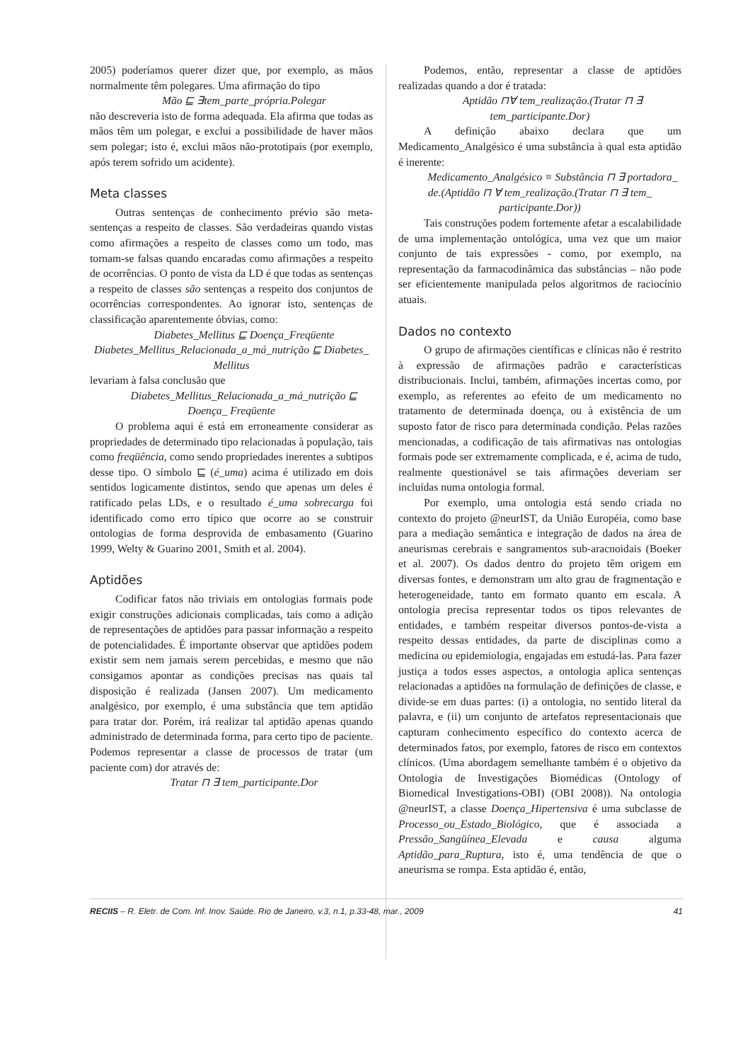2005) poderíamos querer dizer que, por exemplo, as mãos normalmente têm polegares. Uma afirmação do tipo
Mão ⊑ ∃tem_parte_própria.Polegar
não descreveria isto de forma adequada. Ela afirma que todas as mãos têm um polegar, e exclui a possibilidade de haver mãos sem polegar; isto é, exclui mãos não-prototipais (por exemplo, após terem sofrido um acidente).
Meta classes
Outras sentenças de conhecimento prévio são meta-sentenças a respeito de classes. São verdadeiras quando vistas como afirmações a respeito de classes como um todo, mas tornam-se falsas quando encaradas como afirmações a respeito de ocorrências. O ponto de vista da LD é que todas as sentenças a respeito de classes são sentenças a respeito dos conjuntos de ocorrências correspondentes. Ao ignorar isto, sentenças de classificação aparentemente óbvias, como:
Diabetes_Mellitus ⊑ Doença_Freqüente
Diabetes_Mellitus_Relacionada_a_má_nutrição ⊑ Diabetes_ Mellitus
levariam à falsa conclusão que
Diabetes_Mellitus_Relacionada_a_má_nutrição ⊑ Doença_ Freqüente
O problema aqui é está em erroneamente considerar as propriedades de determinado tipo relacionadas à população, tais como freqüência, como sendo propriedades inerentes a subtipos desse tipo. O símbolo ⊑ (é_uma) acima é utilizado em dois sentidos logicamente distintos, sendo que apenas um deles é ratificado pelas LDs, e o resultado é_uma sobrecarga foi identificado como erro típico que ocorre ao se construir ontologias de forma desprovida de embasamento (Guarino 1999, Welty & Guarino 2001, Smith et al. 2004).
Aptidões
Codificar fatos não triviais em ontologias formais pode exigir construções adicionais complicadas, tais como a adição de representações de aptidões para passar informação a respeito de potencialidades. É importante observar que aptidões podem existir sem nem jamais serem percebidas, e mesmo que não consigamos apontar as condições precisas nas quais tal disposição é realizada (Jansen 2007). Um medicamento analgésico, por exemplo, é uma substância que tem aptidão para tratar dor. Porém, irá realizar tal aptidão apenas quando administrado de determinada forma, para certo tipo de paciente. Podemos representar a classe de processos de tratar (um paciente com) dor através de:
Tratar ⊓ ∃ tem_participante.Dor
Podemos, então, representar a classe de aptidões realizadas quando a dor é tratada:
Aptidão ⊓∀ tem_realização.(Tratar ⊓ ∃ tem_participante.Dor)
A definição abaixo declara que um Medicamento_Analgésico é uma substância à qual esta aptidão é inerente:
Medicamento_Analgésico ≡ Substância ⊓ ∃ portadora_ de.(Aptidão ⊓ ∀ tem_realização.(Tratar ⊓ ∃ tem_ participante.Dor))
Tais construções podem fortemente afetar a escalabilidade de uma implementação ontológica, uma vez que um maior conjunto de tais expressões - como, por exemplo, na representação da farmacodinâmica das substâncias – não pode ser eficientemente manipulada pelos algoritmos de raciocínio atuais.
Dados no contexto
O grupo de afirmações científicas e clínicas não é restrito à expressão de afirmações padrão e características distribucionais. Inclui, também, afirmações incertas como, por exemplo, as referentes ao efeito de um medicamento no tratamento de determinada doença, ou à existência de um suposto fator de risco para determinada condição. Pelas razões mencionadas, a codificação de tais afirmativas nas ontologias formais pode ser extremamente complicada, e é, acima de tudo, realmente questionável se tais afirmações deveriam ser incluídas numa ontologia formal.
Por exemplo, uma ontologia está sendo criada no contexto do projeto @neurIST, da União Européia, como base para a mediação semântica e integração de dados na área de aneurismas cerebrais e sangramentos sub-aracnoidais (Boeker et al. 2007). Os dados dentro do projeto têm origem em diversas fontes, e demonstram um alto grau de fragmentação e heterogeneidade, tanto em formato quanto em escala. A ontologia precisa representar todos os tipos relevantes de entidades, e também respeitar diversos pontos-de-vista a respeito dessas entidades, da parte de disciplinas como a medicina ou epidemiologia, engajadas em estudá-las. Para fazer justiça a todos esses aspectos, a ontologia aplica sentenças relacionadas a aptidões na formulação de definições de classe, e divide-se em duas partes: (i) a ontologia, no sentido literal da palavra, e (ii) um conjunto de artefatos representacionais que capturam conhecimento específico do contexto acerca de determinados fatos, por exemplo, fatores de risco em contextos clínicos. (Uma abordagem semelhante também é o objetivo da Ontologia de Investigações Biomédicas (Ontology of Biomedical Investigations-OBI) (OBI 2008)). Na ontologia @neurIST, a classe Doença_Hipertensiva é uma subclasse de Processo_ou_Estado_Biológico, que é associada a Pressão_Sangüínea_Elevada e causa alguma Aptidão_para_Ruptura, isto é, uma tendência de que o aneurisma se rompa. Esta aptidão é, então,
RECIIS – R. Eletr. de Com. Inf. Inov. Saúde. Rio de Janeiro, v.3, n.1, p.33-48, mar., 2009 41